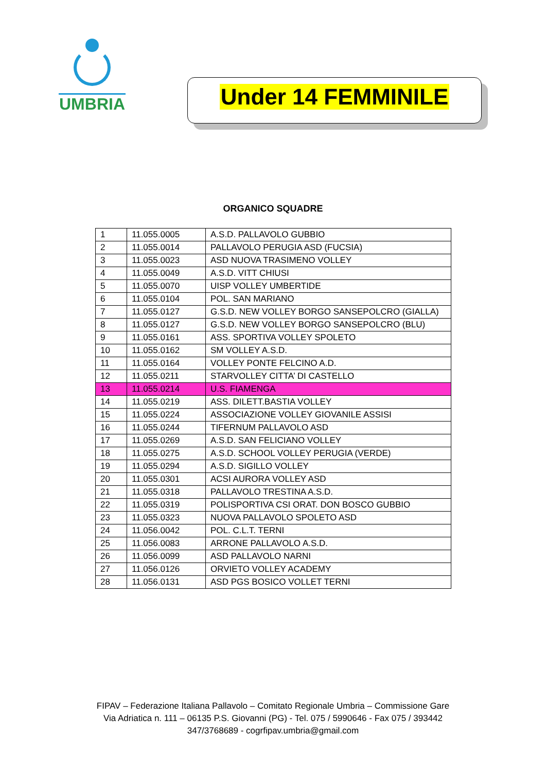UMBRIA
Under 14 FEMMINILE
ORGANICO SQUADRE
| 1 | 11.055.0005 | A.S.D. PALLAVOLO GUBBIO |
| 2 | 11.055.0014 | PALLAVOLO PERUGIA ASD (FUCSIA) |
| 3 | 11.055.0023 | ASD NUOVA TRASIMENO VOLLEY |
| 4 | 11.055.0049 | A.S.D. VITT CHIUSI |
| 5 | 11.055.0070 | UISP VOLLEY UMBERTIDE |
| 6 | 11.055.0104 | POL. SAN MARIANO |
| 7 | 11.055.0127 | G.S.D. NEW VOLLEY BORGO SANSEPOLCRO (GIALLA) |
| 8 | 11.055.0127 | G.S.D. NEW VOLLEY BORGO SANSEPOLCRO (BLU) |
| 9 | 11.055.0161 | ASS. SPORTIVA VOLLEY SPOLETO |
| 10 | 11.055.0162 | SM VOLLEY A.S.D. |
| 11 | 11.055.0164 | VOLLEY PONTE FELCINO A.D. |
| 12 | 11.055.0211 | STARVOLLEY CITTA’ DI CASTELLO |
| 13 | 11.055.0214 | U.S. FIAMENGA |
| 14 | 11.055.0219 | ASS. DILETT.BASTIA VOLLEY |
| 15 | 11.055.0224 | ASSOCIAZIONE VOLLEY GIOVANILE ASSISI |
| 16 | 11.055.0244 | TIFERNUM PALLAVOLO ASD |
| 17 | 11.055.0269 | A.S.D. SAN FELICIANO VOLLEY |
| 18 | 11.055.0275 | A.S.D. SCHOOL VOLLEY PERUGIA (VERDE) |
| 19 | 11.055.0294 | A.S.D. SIGILLO VOLLEY |
| 20 | 11.055.0301 | ACSI AURORA VOLLEY ASD |
| 21 | 11.055.0318 | PALLAVOLO TRESTINA A.S.D. |
| 22 | 11.055.0319 | POLISPORTIVA CSI ORAT. DON BOSCO GUBBIO |
| 23 | 11.055.0323 | NUOVA PALLAVOLO SPOLETO ASD |
| 24 | 11.056.0042 | POL. C.L.T. TERNI |
| 25 | 11.056.0083 | ARRONE PALLAVOLO A.S.D. |
| 26 | 11.056.0099 | ASD PALLAVOLO NARNI |
| 27 | 11.056.0126 | ORVIETO VOLLEY ACADEMY |
| 28 | 11.056.0131 | ASD PGS BOSICO VOLLET TERNI |
FIPAV – Federazione Italiana Pallavolo – Comitato Regionale Umbria – Commissione Gare
Via Adriatica n. 111 – 06135 P.S. Giovanni (PG) - Tel. 075 / 5990646 - Fax 075 / 393442
347/3768689 - cogrfipav.umbria@gmail.com